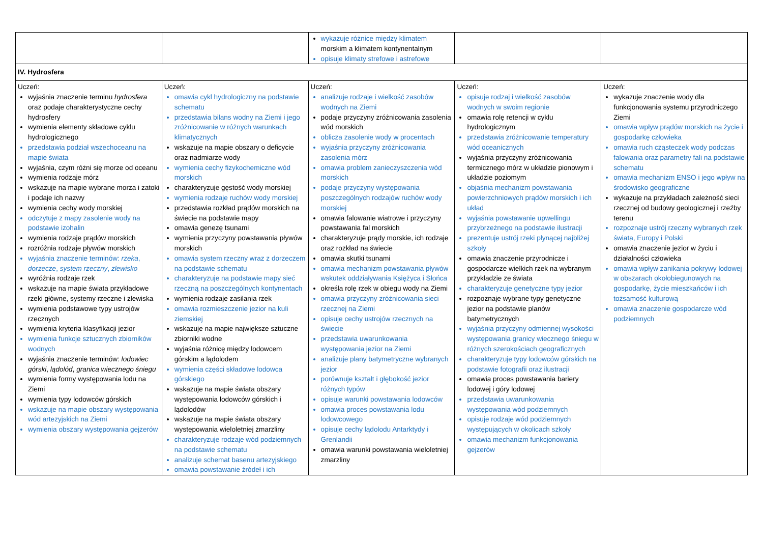| | | wykazuje różnice między klimatem morskim a klimatem kontynentalnym opisuje klimaty strefowe i astrefowe | | |
| IV. Hydrosfera | | | | |
| Uczeń: wyjaśnia znaczenie terminu hydrosfera oraz podaje charakterystyczne cechy hydrosfery wymienia elementy składowe cyklu hydrologicznego przedstawia podział wszechoceanu na mapie świata wyjaśnia, czym różni się morze od oceanu wymienia rodzaje mórz wskazuje na mapie wybrane morza i zatoki i podaje ich nazwy wymienia cechy wody morskiej odczytuje z mapy zasolenie wody na podstawie izohalin wymienia rodzaje prądów morskich rozróżnia rodzaje pływów morskich wyjaśnia znaczenie terminów: rzeka , dorzecze , system rzeczny , zlewisko wyróżnia rodzaje rzek wskazuje na mapie świata przykładowe rzeki główne, systemy rzeczne i zlewiska wymienia podstawowe typy ustrojów rzecznych wymienia kryteria klasyfikacji jezior wymienia funkcje sztucznych zbiorników wodnych wyjaśnia znaczenie terminów: lodowiec górski , lądolód , granica wiecznego śniegu wymienia formy występowania lodu na Ziemi wymienia typy lodowców górskich wskazuje na mapie obszary występowania wód artezyjskich na Ziemi wymienia obszary występowania gejzerów | Uczeń: omawia cykl hydrologiczny na podstawie schematu przedstawia bilans wodny na Ziemi i jego zróżnicowanie w różnych warunkach klimatycznych wskazuje na mapie obszary o deficycie oraz nadmiarze wody wymienia cechy fizykochemiczne wód morskich charakteryzuje gęstość wody morskiej wymienia rodzaje ruchów wody morskiej przedstawia rozkład prądów morskich na świecie na podstawie mapy omawia genezę tsunami wymienia przyczyny powstawania pływów morskich omawia system rzeczny wraz z dorzeczem na podstawie schematu charakteryzuje na podstawie mapy sieć rzeczną na poszczególnych kontynentach wymienia rodzaje zasilania rzek omawia rozmieszczenie jezior na kuli ziemskiej wskazuje na mapie największe sztuczne zbiorniki wodne wyjaśnia różnicę między lodowcem górskim a lądolodem wymienia części składowe lodowca górskiego wskazuje na mapie świata obszary występowania lodowców górskich i lądolodów wskazuje na mapie świata obszary występowania wieloletniej zmarzliny charakteryzuje rodzaje wód podziemnych na podstawie schematu analizuje schemat basenu artezyjskiego omawia powstawanie źródeł i ich | Uczeń: analizuje rodzaje i wielkość zasobów wodnych na Ziemi podaje przyczyny zróżnicowania zasolenia wód morskich oblicza zasolenie wody w procentach wyjaśnia przyczyny zróżnicowania zasolenia mórz omawia problem zanieczyszczenia wód morskich podaje przyczyny występowania poszczególnych rodzajów ruchów wody morskiej omawia falowanie wiatrowe i przyczyny powstawania fal morskich charakteryzuje prądy morskie, ich rodzaje oraz rozkład na świecie omawia skutki tsunami omawia mechanizm powstawania pływów wskutek oddziaływania Księżyca i Słońca określa rolę rzek w obiegu wody na Ziemi omawia przyczyny zróżnicowania sieci rzecznej na Ziemi opisuje cechy ustrojów rzecznych na świecie przedstawia uwarunkowania występowania jezior na Ziemi analizuje plany batymetryczne wybranych jezior porównuje kształt i głębokość jezior różnych typów opisuje warunki powstawania lodowców omawia proces powstawania lodu lodowcowego opisuje cechy lądolodu Antarktydy i Grenlandii omawia warunki powstawania wieloletniej zmarzliny | Uczeń: opisuje rodzaj i wielkość zasobów wodnych w swoim regionie omawia rolę retencji w cyklu hydrologicznym przedstawia zróżnicowanie temperatury wód oceanicznych wyjaśnia przyczyny zróżnicowania termicznego mórz w układzie pionowym i układzie poziomym objaśnia mechanizm powstawania powierzchniowych prądów morskich i ich układ wyjaśnia powstawanie upwellingu przybrzeżnego na podstawie ilustracji prezentuje ustrój rzeki płynącej najbliżej szkoły omawia znaczenie przyrodnicze i gospodarcze wielkich rzek na wybranym przykładzie ze świata charakteryzuje genetyczne typy jezior rozpoznaje wybrane typy genetyczne jezior na podstawie planów batymetrycznych wyjaśnia przyczyny odmiennej wysokości występowania granicy wiecznego śniegu w różnych szerokościach geograficznych charakteryzuje typy lodowców górskich na podstawie fotografii oraz ilustracji omawia proces powstawania bariery lodowej i góry lodowej przedstawia uwarunkowania występowania wód podziemnych opisuje rodzaje wód podziemnych występujących w okolicach szkoły omawia mechanizm funkcjonowania gejzerów | Uczeń: wykazuje znaczenie wody dla funkcjonowania systemu przyrodniczego Ziemi omawia wpływ prądów morskich na życie i gospodarkę człowieka omawia ruch cząsteczek wody podczas falowania oraz parametry fali na podstawie schematu omawia mechanizm ENSO i jego wpływ na środowisko geograficzne wykazuje na przykładach zależność sieci rzecznej od budowy geologicznej i rzeźby terenu rozpoznaje ustrój rzeczny wybranych rzek świata, Europy i Polski omawia znaczenie jezior w życiu i działalności człowieka omawia wpływ zanikania pokrywy lodowej w obszarach okołobiegunowych na gospodarkę, życie mieszkańców i ich tożsamość kulturową omawia znaczenie gospodarcze wód podziemnych |